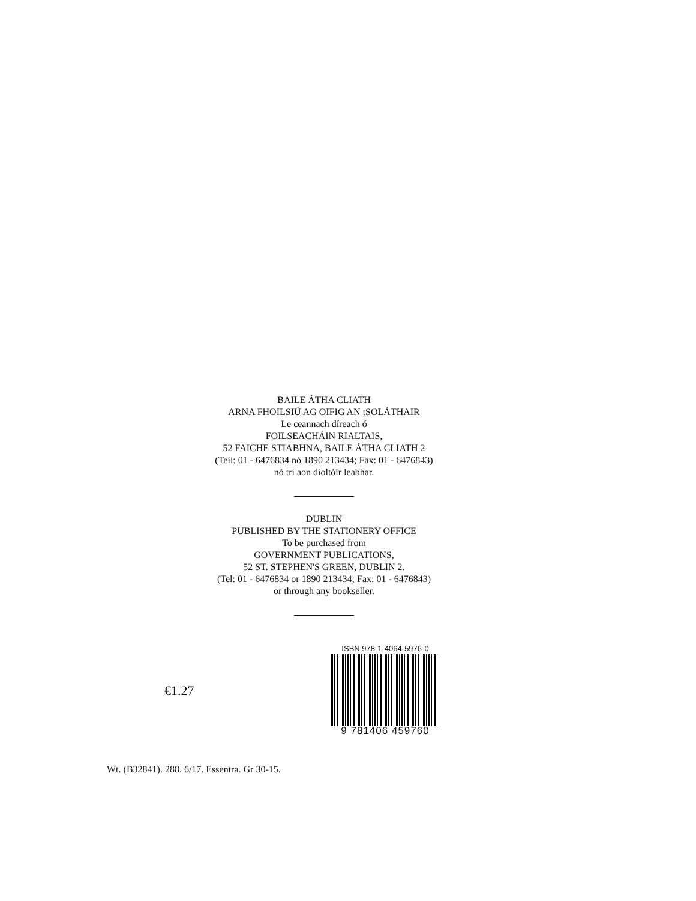BAILE ÁTHA CLIATH
ARNA FHOILSIÚ AG OIFIG AN tSOLÁTHAIR
Le ceannach díreach ó
FOILSEACHÁIN RIALTAIS,
52 FAICHE STIABHNA, BAILE ÁTHA CLIATH 2
(Teil: 01 - 6476834 nó 1890 213434; Fax: 01 - 6476843)
nó trí aon díoltóir leabhar.
DUBLIN
PUBLISHED BY THE STATIONERY OFFICE
To be purchased from
GOVERNMENT PUBLICATIONS,
52 ST. STEPHEN'S GREEN, DUBLIN 2.
(Tel: 01 - 6476834 or 1890 213434; Fax: 01 - 6476843)
or through any bookseller.
€1.27
ISBN 978-1-4064-5976-0
9 781406 459760
Wt. (B32841). 288. 6/17. Essentra. Gr 30-15.